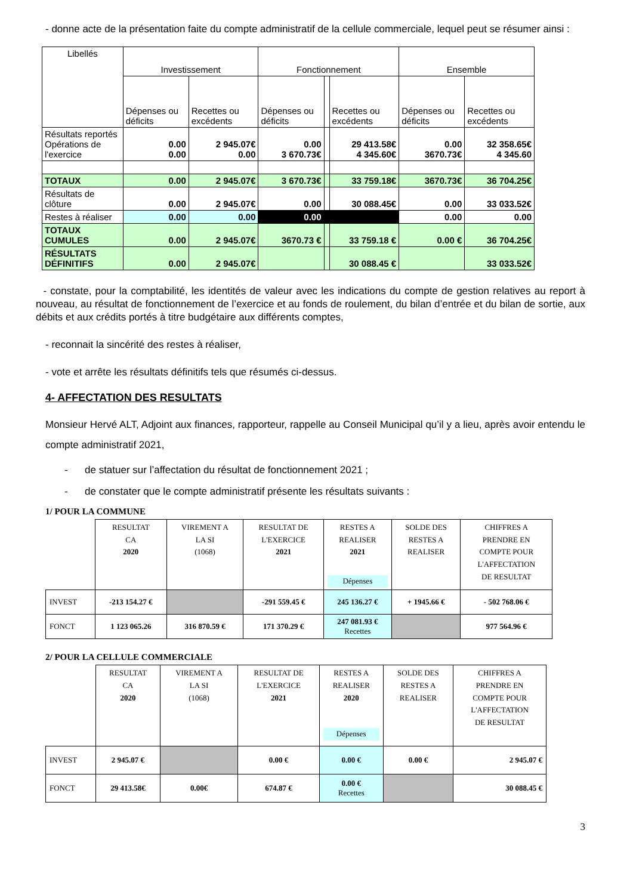- donne acte de la présentation faite du compte administratif de la cellule commerciale, lequel peut se résumer ainsi :
| Libellés | Investissement | | Fonctionnement | | | Ensemble | |
| | Dépenses ou déficits | Recettes ou excédents | Dépenses ou déficits | | Recettes ou excédents | Dépenses ou déficits | Recettes ou excédents |
| Résultats reportés Opérations de l'exercice | 0.00 0.00 | 2 945.07€ 0.00 | 0.00 3 670.73€ | | 29 413.58€ 4 345.60€ | 0.00 3670.73€ | 32 358.65€ 4 345.60 |
| TOTAUX | 0.00 | 2 945.07€ | 3 670.73€ | | 33 759.18€ | 3670.73€ | 36 704.25€ |
| Résultats de clôture | 0.00 | 2 945.07€ | 0.00 | | 30 088.45€ | 0.00 | 33 033.52€ |
| Restes à réaliser | 0.00 | 0.00 | 0.00 | | | 0.00 | 0.00 |
| TOTAUX CUMULES | 0.00 | 2 945.07€ | 3670.73 € | | 33 759.18 € | 0.00 € | 36 704.25€ |
| RÉSULTATS DÉFINITIFS | 0.00 | 2 945.07€ | | | 30 088.45 € | | 33 033.52€ |
- constate, pour la comptabilité, les identités de valeur avec les indications du compte de gestion relatives au report à nouveau, au résultat de fonctionnement de l’exercice et au fonds de roulement, du bilan d’entrée et du bilan de sortie, aux débits et aux crédits portés à titre budgétaire aux différents comptes,
- reconnait la sincérité des restes à réaliser,
- vote et arrête les résultats définitifs tels que résumés ci-dessus.
4- AFFECTATION DES RESULTATS
Monsieur Hervé ALT, Adjoint aux finances, rapporteur, rappelle au Conseil Municipal qu’il y a lieu, après avoir entendu le compte administratif 2021,
- de statuer sur l’affectation du résultat de fonctionnement 2021 ;
- de constater que le compte administratif présente les résultats suivants :
1/ POUR LA COMMUNE
| | RESULTAT CA 2020 | VIREMENT A LA SI (1068) | RESULTAT DE L'EXERCICE 2021 | RESTES A REALISER 2021 Dépenses | SOLDE DES RESTES A REALISER | CHIFFRES A PRENDRE EN COMPTE POUR L'AFFECTATION DE RESULTAT |
| INVEST | -213 154.27 € | | -291 559.45 € | 245 136.27 € | + 1945.66 € | - 502 768.06 € |
| FONCT | 1 123 065.26 | 316 870.59 € | 171 370.29 € | 247 081.93 € Recettes | | 977 564.96 € |
2/ POUR LA CELLULE COMMERCIALE
| | RESULTAT CA 2020 | VIREMENT A LA SI (1068) | RESULTAT DE L'EXERCICE 2021 | RESTES A REALISER 2020 Dépenses | SOLDE DES RESTES A REALISER | CHIFFRES A PRENDRE EN COMPTE POUR L'AFFECTATION DE RESULTAT |
| INVEST | 2 945.07 € | | 0.00 € | 0.00 € | 0.00 € | 2 945.07 € |
| FONCT | 29 413.58€ | 0.00€ | 674.87 € | 0.00 € Recettes | | 30 088.45 € |
3